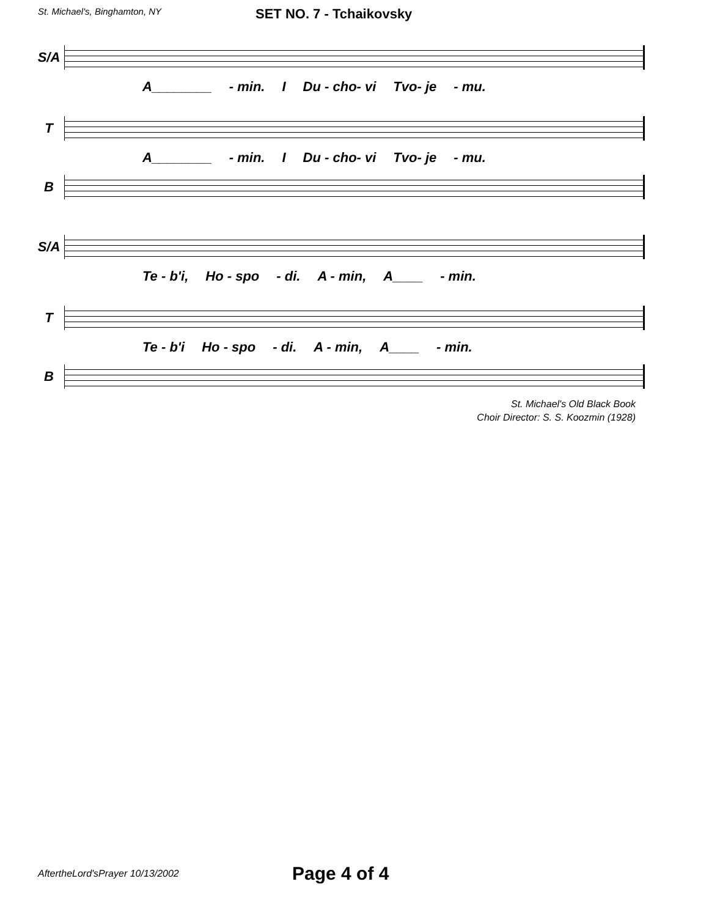St. Michael's, Binghamton, NY
SET NO. 7 - Tchaikovsky
S/A
A________ - min. I Du - cho- vi Tvo- je - mu.
T
A________ - min. I Du - cho- vi Tvo- je - mu.
B
S/A
Te - b'i, Ho - spo - di. A - min, A____ - min.
T
Te - b'i Ho - spo - di. A - min, A____ - min.
B
St. Michael's Old Black Book
Choir Director: S. S. Koozmin (1928)
AftertheLord'sPrayer 10/13/2002
Page 4 of 4